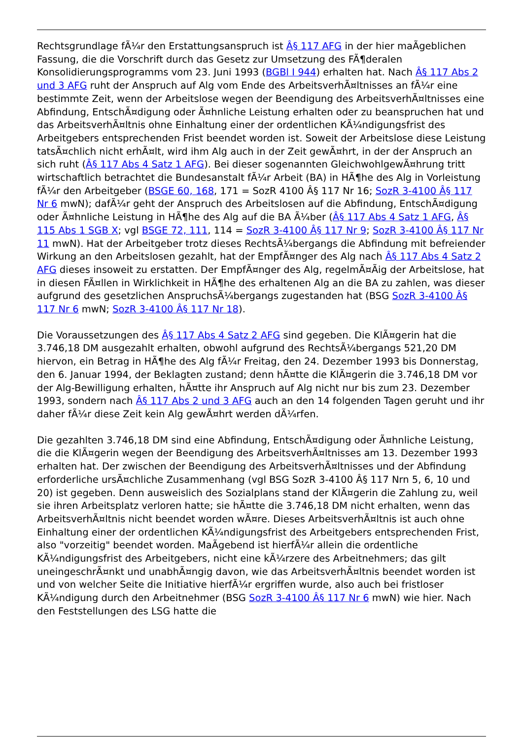Rechtsgrundlage fÃ¼r den Erstattungsanspruch ist Â§ 117 AFG in der hier maÃgeblichen Fassung, die die Vorschrift durch das Gesetz zur Umsetzung des FÃ¶deralen Konsolidierungsprogramms vom 23. Juni 1993 (BGBl I 944) erhalten hat. Nach Â§ 117 Abs 2 und 3 AFG ruht der Anspruch auf Alg vom Ende des ArbeitsverhÃ¤ltnisses an fÃ¼r eine bestimmte Zeit, wenn der Arbeitslose wegen der Beendigung des ArbeitsverhÃ¤ltnisses eine Abfindung, EntschÃ¤digung oder Ã¤hnliche Leistung erhalten oder zu beanspruchen hat und das ArbeitsverhÃ¤ltnis ohne Einhaltung einer der ordentlichen KÃ¼ndigungsfrist des Arbeitgebers entsprechenden Frist beendet worden ist. Soweit der Arbeitslose diese Leistung tatsÃ¤chlich nicht erhÃ¤lt, wird ihm Alg auch in der Zeit gewÃ¤hrt, in der der Anspruch an sich ruht (Â§ 117 Abs 4 Satz 1 AFG). Bei dieser sogenannten GleichwohlgewÃ¤hrung tritt wirtschaftlich betrachtet die Bundesanstalt fÃ¼r Arbeit (BA) in HÃ¶he des Alg in Vorleistung fÃ¼r den Arbeitgeber (BSGE 60, 168, 171 = SozR 4100 Â§ 117 Nr 16; SozR 3-4100 Â§ 117 Nr 6 mwN); dafÃ¼r geht der Anspruch des Arbeitslosen auf die Abfindung, EntschÃ¤digung oder Ã¤hnliche Leistung in HÃ¶he des Alg auf die BA Ã¼ber (Â§ 117 Abs 4 Satz 1 AFG, Â§ 115 Abs 1 SGB X; vgl BSGE 72, 111, 114 = SozR 3-4100 Â§ 117 Nr 9; SozR 3-4100 Â§ 117 Nr 11 mwN). Hat der Arbeitgeber trotz dieses RechtsÃ¼bergangs die Abfindung mit befreiender Wirkung an den Arbeitslosen gezahlt, hat der EmpfÃ¤nger des Alg nach Â§ 117 Abs 4 Satz 2 AFG dieses insoweit zu erstatten. Der EmpfÃ¤nger des Alg, regelmÃ¤Ãig der Arbeitslose, hat in diesen FÃ¤llen in Wirklichkeit in HÃ¶he des erhaltenen Alg an die BA zu zahlen, was dieser aufgrund des gesetzlichen AnspruchsÃ¼bergangs zugestanden hat (BSG SozR 3-4100 Â§ 117 Nr 6 mwN; SozR 3-4100 Â§ 117 Nr 18).
Die Voraussetzungen des Â§ 117 Abs 4 Satz 2 AFG sind gegeben. Die KlÃ¤gerin hat die 3.746,18 DM ausgezahlt erhalten, obwohl aufgrund des RechtsÃ¼bergangs 521,20 DM hiervon, ein Betrag in HÃ¶he des Alg fÃ¼r Freitag, den 24. Dezember 1993 bis Donnerstag, den 6. Januar 1994, der Beklagten zustand; denn hÃ¤tte die KlÃ¤gerin die 3.746,18 DM vor der Alg-Bewilligung erhalten, hÃ¤tte ihr Anspruch auf Alg nicht nur bis zum 23. Dezember 1993, sondern nach Â§ 117 Abs 2 und 3 AFG auch an den 14 folgenden Tagen geruht und ihr daher fÃ¼r diese Zeit kein Alg gewÃ¤hrt werden dÃ¼rfen.
Die gezahlten 3.746,18 DM sind eine Abfindung, EntschÃ¤digung oder Ã¤hnliche Leistung, die die KlÃ¤gerin wegen der Beendigung des ArbeitsverhÃ¤ltnisses am 13. Dezember 1993 erhalten hat. Der zwischen der Beendigung des ArbeitsverhÃ¤ltnisses und der Abfindung erforderliche ursÃ¤chliche Zusammenhang (vgl BSG SozR 3-4100 Â§ 117 Nrn 5, 6, 10 und 20) ist gegeben. Denn ausweislich des Sozialplans stand der KlÃ¤gerin die Zahlung zu, weil sie ihren Arbeitsplatz verloren hatte; sie hÃ¤tte die 3.746,18 DM nicht erhalten, wenn das ArbeitsverhÃ¤ltnis nicht beendet worden wÃ¤re. Dieses ArbeitsverhÃ¤ltnis ist auch ohne Einhaltung einer der ordentlichen KÃ¼ndigungsfrist des Arbeitgebers entsprechenden Frist, also "vorzeitig" beendet worden. MaÃgebend ist hierfÃ¼r allein die ordentliche KÃ¼ndigungsfrist des Arbeitgebers, nicht eine kÃ¼rzere des Arbeitnehmers; das gilt uneingeschrÃ¤nkt und unabhÃ¤ngig davon, wie das ArbeitsverhÃ¤ltnis beendet worden ist und von welcher Seite die Initiative hierfÃ¼r ergriffen wurde, also auch bei fristloser KÃ¼ndigung durch den Arbeitnehmer (BSG SozR 3-4100 Â§ 117 Nr 6 mwN) wie hier. Nach den Feststellungen des LSG hatte die